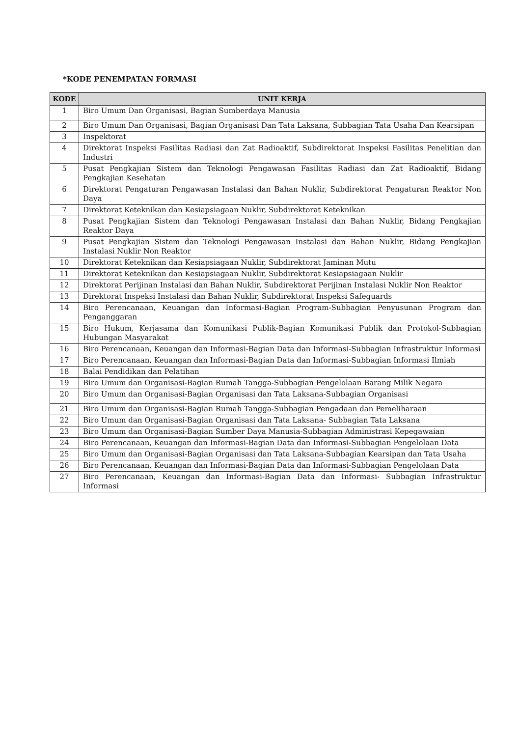*KODE PENEMPATAN FORMASI
| KODE | UNIT KERJA |
| --- | --- |
| 1 | Biro Umum Dan Organisasi, Bagian Sumberdaya Manusia |
| 2 | Biro Umum Dan Organisasi, Bagian Organisasi Dan Tata Laksana, Subbagian Tata Usaha Dan Kearsipan |
| 3 | Inspektorat |
| 4 | Direktorat Inspeksi Fasilitas Radiasi dan Zat Radioaktif, Subdirektorat Inspeksi Fasilitas Penelitian dan Industri |
| 5 | Pusat Pengkajian Sistem dan Teknologi Pengawasan Fasilitas Radiasi dan Zat Radioaktif, Bidang Pengkajian Kesehatan |
| 6 | Direktorat Pengaturan Pengawasan Instalasi dan Bahan Nuklir, Subdirektorat Pengaturan Reaktor Non Daya |
| 7 | Direktorat Keteknikan dan Kesiapsiagaan Nuklir, Subdirektorat Keteknikan |
| 8 | Pusat Pengkajian Sistem dan Teknologi Pengawasan Instalasi dan Bahan Nuklir, Bidang Pengkajian Reaktor Daya |
| 9 | Pusat Pengkajian Sistem dan Teknologi Pengawasan Instalasi dan Bahan Nuklir, Bidang Pengkajian Instalasi Nuklir Non Reaktor |
| 10 | Direktorat Keteknikan dan Kesiapsiagaan Nuklir, Subdirektorat Jaminan Mutu |
| 11 | Direktorat Keteknikan dan Kesiapsiagaan Nuklir, Subdirektorat Kesiapsiagaan Nuklir |
| 12 | Direktorat Perijinan Instalasi dan Bahan Nuklir, Subdirektorat Perijinan Instalasi Nuklir Non Reaktor |
| 13 | Direktorat Inspeksi Instalasi dan Bahan Nuklir, Subdirektorat Inspeksi Safeguards |
| 14 | Biro Perencanaan, Keuangan dan Informasi-Bagian Program-Subbagian Penyusunan Program dan Penganggaran |
| 15 | Biro Hukum, Kerjasama dan Komunikasi Publik-Bagian Komunikasi Publik dan Protokol-Subbagian Hubungan Masyarakat |
| 16 | Biro Perencanaan, Keuangan dan Informasi-Bagian Data dan Informasi-Subbagian Infrastruktur Informasi |
| 17 | Biro Perencanaan, Keuangan dan Informasi-Bagian Data dan Informasi-Subbagian Informasi Ilmiah |
| 18 | Balai Pendidikan dan Pelatihan |
| 19 | Biro Umum dan Organisasi-Bagian Rumah Tangga-Subbagian Pengelolaan Barang Milik Negara |
| 20 | Biro Umum dan Organisasi-Bagian Organisasi dan Tata Laksana-Subbagian Organisasi |
| 21 | Biro Umum dan Organisasi-Bagian Rumah Tangga-Subbagian Pengadaan dan Pemeliharaan |
| 22 | Biro Umum dan Organisasi-Bagian Organisasi dan Tata Laksana- Subbagian Tata Laksana |
| 23 | Biro Umum dan Organisasi-Bagian Sumber Daya Manusia-Subbagian Administrasi Kepegawaian |
| 24 | Biro Perencanaan, Keuangan dan Informasi-Bagian Data dan Informasi-Subbagian Pengelolaan Data |
| 25 | Biro Umum dan Organisasi-Bagian Organisasi dan Tata Laksana-Subbagian Kearsipan dan Tata Usaha |
| 26 | Biro Perencanaan, Keuangan dan Informasi-Bagian Data dan Informasi-Subbagian Pengelolaan Data |
| 27 | Biro Perencanaan, Keuangan dan Informasi-Bagian Data dan Informasi- Subbagian Infrastruktur Informasi |